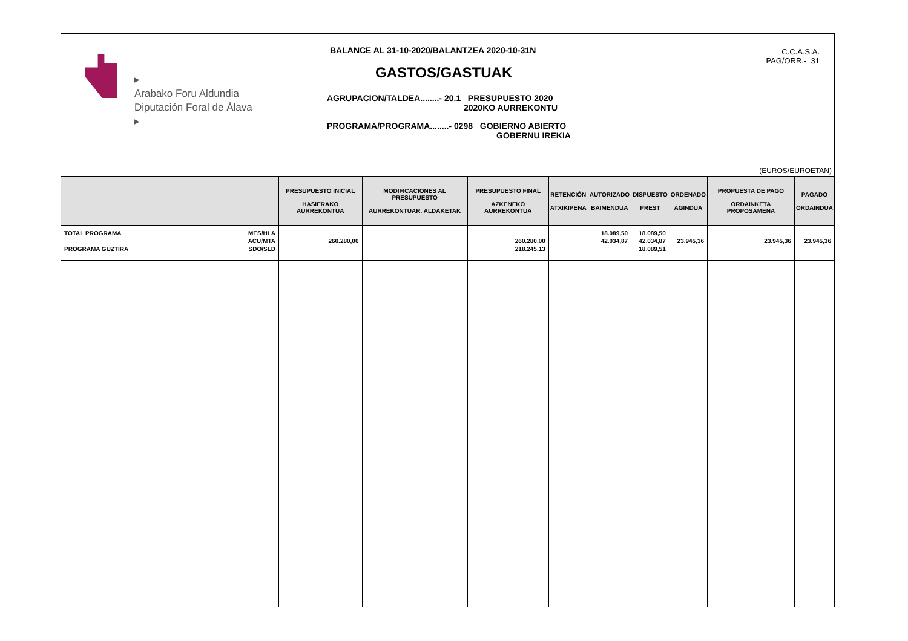▸
Arabako Foru Aldundia
Diputación Foral de Álava
▸
BALANCE AL 31-10-2020/BALANTZEA 2020-10-31N
GASTOS/GASTUAK
AGRUPACION/TALDEA........- 20.1 PRESUPUESTO 2020
2020KO AURREKONTU
PROGRAMA/PROGRAMA........- 0298 GOBIERNO ABIERTO
GOBERNU IREKIA
C.C.A.S.A.
PAG/ORR.- 31
(EUROS/EUROETAN)
| | PRESUPUESTO INICIAL HASIERAKO AURREKONTUA | MODIFICACIONES AL PRESUPUESTO AURREKONTUAR. ALDAKETAK | PRESUPUESTO FINAL AZKENEKO AURREKONTUA | RETENCIÓN ATXIKIPENA | AUTORIZADO BAIMENDUA | DISPUESTO PREST | ORDENADO AGINDUA | PROPUESTA DE PAGO ORDAINKETA PROPOSAMENA | PAGADO ORDAINDUA |
| --- | --- | --- | --- | --- | --- | --- | --- | --- | --- |
| MES/HLA ACU/MTA SDO/SLD TOTAL PROGRAMA PROGRAMA GUZTIRA | 260.280,00 | | 260.280,00 218.245,13 | | 18.089,50 42.034,87 | 18.089,50 42.034,87 18.089,51 | 23.945,36 | 23.945,36 | 23.945,36 |